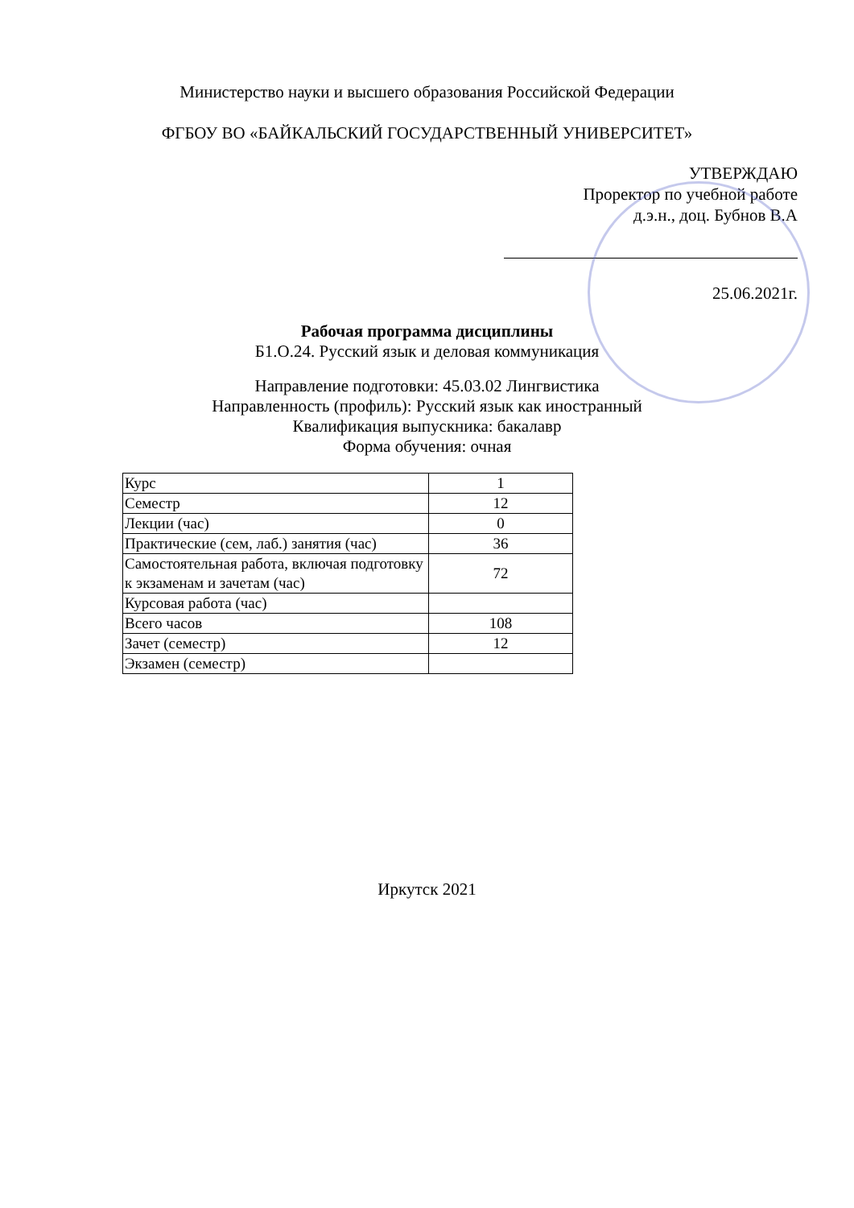Министерство науки и высшего образования Российской Федерации
ФГБОУ ВО «БАЙКАЛЬСКИЙ ГОСУДАРСТВЕННЫЙ УНИВЕРСИТЕТ»
УТВЕРЖДАЮ
Проректор по учебной работе
д.э.н., доц. Бубнов В.А
25.06.2021г.
Рабочая программа дисциплины
Б1.О.24. Русский язык и деловая коммуникация
Направление подготовки: 45.03.02 Лингвистика
Направленность (профиль): Русский язык как иностранный
Квалификация выпускника: бакалавр
Форма обучения: очная
| Курс | 1 |
| Семестр | 12 |
| Лекции (час) | 0 |
| Практические (сем, лаб.) занятия (час) | 36 |
| Самостоятельная работа, включая подготовку к экзаменам и зачетам (час) | 72 |
| Курсовая работа (час) | |
| Всего часов | 108 |
| Зачет (семестр) | 12 |
| Экзамен (семестр) | |
Иркутск 2021